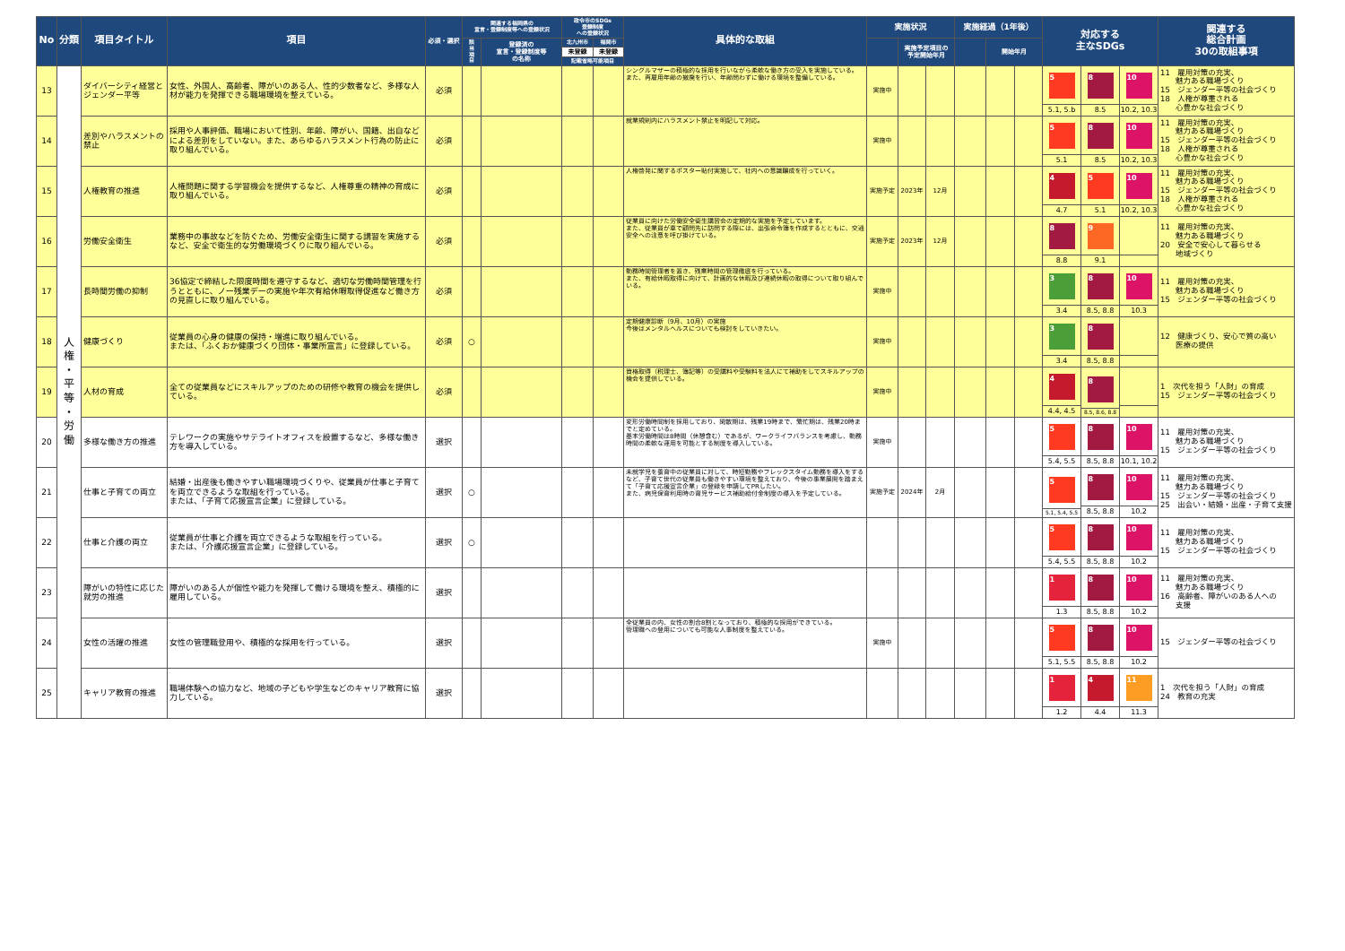| No | 分類 | 項目タイトル | 項目 | 必須・選択 | 関連する福岡県の 宣言・登録制度等への登録状況 | | 政令市のSDGs 登録制度 への登録状況 | | 具体的な取組 | 実施状況 | | | 実施経過（1年後） | | | 対応する 主なSDGs | | | 関連する 総合計画 30の取組事項 |
| --- | --- | --- | --- | --- | --- | --- | --- | --- | --- | --- | --- | --- | --- | --- | --- | --- | --- | --- | --- |
| | | | | | 該 当 項 目 | 登録済の 宣言・登録制度等 の名称 | 北九州市 | 福岡市 | | | 実施予定項目の 予定開始年月 | | | 開始年月 | | | | | |
| | | | | | | | 未登録 | 未登録 | | | | | | | | | | | |
| | | | | | | | 記載省略可能項目 | | | | | | | | | | | | |
| 13 | 人 権 ・ 平 等 ・ 労 働 | ダイバーシティ経営とジェンダー平等 | 女性、外国人、高齢者、障がいのある人、性的少数者など、多様な人材が能力を発揮できる職場環境を整えている。 | 必須 | | | | | シングルマザーの積極的な採用を行いながら柔軟な働き方の受入を実施している。 また、再雇用年齢の撤廃を行い、年齢問わずに働ける環境を整備している。 | 実施中 | | | | | | 5 5.1, 5.b | 8 8.5 | 10 10.2, 10.3 | 11 雇用対策の充実、 魅力ある職場づくり 15 ジェンダー平等の社会づくり 18 人権が尊重される 心豊かな社会づくり |
| 14 | | 差別やハラスメントの禁止 | 採用や人事評価、職場において性別、年齢、障がい、国籍、出自などによる差別をしていない。また、あらゆるハラスメント行為の防止に取り組んでいる。 | 必須 | | | | | 就業規則内にハラスメント禁止を明記して対応。 | 実施中 | | | | | | 5 5.1 | 8 8.5 | 10 10.2, 10.3 | 11 雇用対策の充実、 魅力ある職場づくり 15 ジェンダー平等の社会づくり 18 人権が尊重される 心豊かな社会づくり |
| 15 | | 人権教育の推進 | 人権問題に関する学習機会を提供するなど、人権尊重の精神の育成に取り組んでいる。 | 必須 | | | | | 人権啓発に関するポスター貼付実施して、社内への意識醸成を行っていく。 | 実施予定 | 2023年 | 12月 | | | | 4 4.7 | 5 5.1 | 10 10.2, 10.3 | 11 雇用対策の充実、 魅力ある職場づくり 15 ジェンダー平等の社会づくり 18 人権が尊重される 心豊かな社会づくり |
| 16 | | 労働安全衛生 | 業務中の事故などを防ぐため、労働安全衛生に関する講習を実施するなど、安全で衛生的な労働環境づくりに取り組んでいる。 | 必須 | | | | | 従業員に向けた労働安全衛生講習会の定期的な実施を予定しています。 また、従業員が車で顧問先に訪問する際には、出張命令簿を作成するとともに、交通安全への注意を呼び掛けている。 | 実施予定 | 2023年 | 12月 | | | | 8 8.8 | 9 9.1 | | 11 雇用対策の充実、 魅力ある職場づくり 20 安全で安心して暮らせる 地域づくり |
| 17 | | 長時間労働の抑制 | 36協定で締結した限度時間を遵守するなど、適切な労働時間管理を行うとともに、ノー残業デーの実施や年次有給休暇取得促進など働き方の見直しに取り組んでいる。 | 必須 | | | | | 勤務時間管理者を置き、残業時間の管理徹底を行っている。 また、有給休暇取得に向けて、計画的な休暇及び連続休暇の取得について取り組んでいる。 | 実施中 | | | | | | 3 3.4 | 8 8.5, 8.8 | 10 10.3 | 11 雇用対策の充実、 魅力ある職場づくり 15 ジェンダー平等の社会づくり |
| 18 | | 健康づくり | 従業員の心身の健康の保持・増進に取り組んでいる。 または、「ふくおか健康づくり団体・事業所宣言」に登録している。 | 必須 | ○ | | | | 定期健康診断（9月、10月）の実施 今後はメンタルヘルスについても検討をしていきたい。 | 実施中 | | | | | | 3 3.4 | 8 8.5, 8.8 | | 12 健康づくり、安心で質の高い 医療の提供 |
| 19 | | 人材の育成 | 全ての従業員などにスキルアップのための研修や教育の機会を提供している。 | 必須 | | | | | 資格取得（税理士、簿記等）の受講料や受験料を法人にて補助をしてスキルアップの機会を提供している。 | 実施中 | | | | | | 4 4.4, 4.5 | 8 8.5, 8.6, 8.8 | | 1 次代を担う「人財」の育成 15 ジェンダー平等の社会づくり |
| 20 | | 多様な働き方の推進 | テレワークの実施やサテライトオフィスを設置するなど、多様な働き方を導入している。 | 選択 | | | | | 変形労働時間制を採用しており、閑散期は、残業19時まで、繁忙期は、残業20時までと定めている。 基本労働時間は8時間（休憩含む）であるが、ワークライフバランスを考慮し、勤務時間の柔軟な運用を可能とする制度を導入している。 | 実施中 | | | | | | 5 5.4, 5.5 | 8 8.5, 8.8 | 10 10.1, 10.2 | 11 雇用対策の充実、 魅力ある職場づくり 15 ジェンダー平等の社会づくり |
| 21 | | 仕事と子育ての両立 | 結婚・出産後も働きやすい職場環境づくりや、従業員が仕事と子育てを両立できるような取組を行っている。 または、「子育て応援宣言企業」に登録している。 | 選択 | ○ | | | | 未就学児を養育中の従業員に対して、時短勤務やフレックスタイム勤務を導入をするなど、子育て世代の従業員も働きやすい環境を整えており、今後の事業展開を踏まえて「子育て応援宣言企業」の登録を申請してPRしたい。 また、病児保育利用時の育児サービス補助給付金制度の導入を予定している。 | 実施予定 | 2024年 | 2月 | | | | 5 5.1, 5.4, 5.5 | 8 8.5, 8.8 | 10 10.2 | 11 雇用対策の充実、 魅力ある職場づくり 15 ジェンダー平等の社会づくり 25 出会い・結婚・出産・子育て支援 |
| 22 | | 仕事と介護の両立 | 従業員が仕事と介護を両立できるような取組を行っている。 または、「介護応援宣言企業」に登録している。 | 選択 | ○ | | | | | | | | | | | 5 5.4, 5.5 | 8 8.5, 8.8 | 10 10.2 | 11 雇用対策の充実、 魅力ある職場づくり 15 ジェンダー平等の社会づくり |
| 23 | | 障がいの特性に応じた就労の推進 | 障がいのある人が個性や能力を発揮して働ける環境を整え、積極的に雇用している。 | 選択 | | | | | | | | | | | | 1 1.3 | 8 8.5, 8.8 | 10 10.2 | 11 雇用対策の充実、 魅力ある職場づくり 16 高齢者、障がいのある人への 支援 |
| 24 | | 女性の活躍の推進 | 女性の管理職登用や、積極的な採用を行っている。 | 選択 | | | | | 全従業員の内、女性の割合8割となっており、積極的な採用ができている。 管理職への登用についても可能な人事制度を整えている。 | 実施中 | | | | | | 5 5.1, 5.5 | 8 8.5, 8.8 | 10 10.2 | 15 ジェンダー平等の社会づくり |
| 25 | | キャリア教育の推進 | 職場体験への協力など、地域の子どもや学生などのキャリア教育に協力している。 | 選択 | | | | | | | | | | | | 1 1.2 | 4 4.4 | 11 11.3 | 1 次代を担う「人財」の育成 24 教育の充実 |